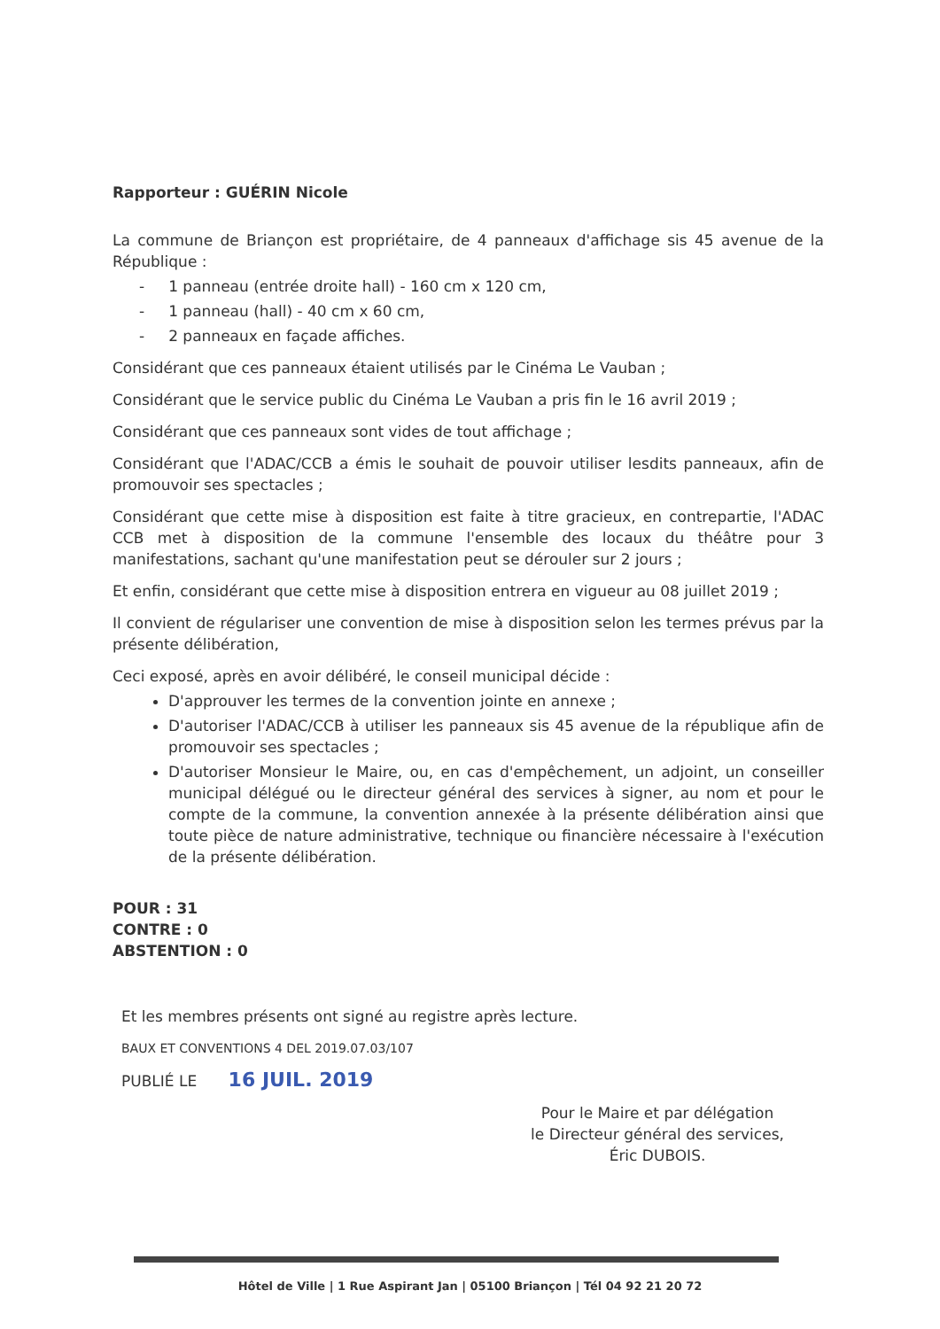Rapporteur : GUÉRIN Nicole
La commune de Briançon est propriétaire, de 4 panneaux d'affichage sis 45 avenue de la République :
- 1 panneau (entrée droite hall) - 160 cm x 120 cm,
- 1 panneau (hall) - 40 cm x 60 cm,
- 2 panneaux en façade affiches.
Considérant que ces panneaux étaient utilisés par le Cinéma Le Vauban ;
Considérant que le service public du Cinéma Le Vauban a pris fin le 16 avril 2019 ;
Considérant que ces panneaux sont vides de tout affichage ;
Considérant que l'ADAC/CCB a émis le souhait de pouvoir utiliser lesdits panneaux, afin de promouvoir ses spectacles ;
Considérant que cette mise à disposition est faite à titre gracieux, en contrepartie, l'ADAC CCB met à disposition de la commune l'ensemble des locaux du théâtre pour 3 manifestations, sachant qu'une manifestation peut se dérouler sur 2 jours ;
Et enfin, considérant que cette mise à disposition entrera en vigueur au 08 juillet 2019 ;
Il convient de régulariser une convention de mise à disposition selon les termes prévus par la présente délibération,
Ceci exposé, après en avoir délibéré, le conseil municipal décide :
D'approuver les termes de la convention jointe en annexe ;
D'autoriser l'ADAC/CCB à utiliser les panneaux sis 45 avenue de la république afin de promouvoir ses spectacles ;
D'autoriser Monsieur le Maire, ou, en cas d'empêchement, un adjoint, un conseiller municipal délégué ou le directeur général des services à signer, au nom et pour le compte de la commune, la convention annexée à la présente délibération ainsi que toute pièce de nature administrative, technique ou financière nécessaire à l'exécution de la présente délibération.
POUR : 31
CONTRE : 0
ABSTENTION : 0
Et les membres présents ont signé au registre après lecture.
BAUX ET CONVENTIONS 4 DEL 2019.07.03/107
PUBLIÉ LE 16 JUIL. 2019
Pour le Maire et par délégation
le Directeur général des services,
Éric DUBOIS.
Hôtel de Ville | 1 Rue Aspirant Jan | 05100 Briançon | Tél 04 92 21 20 72